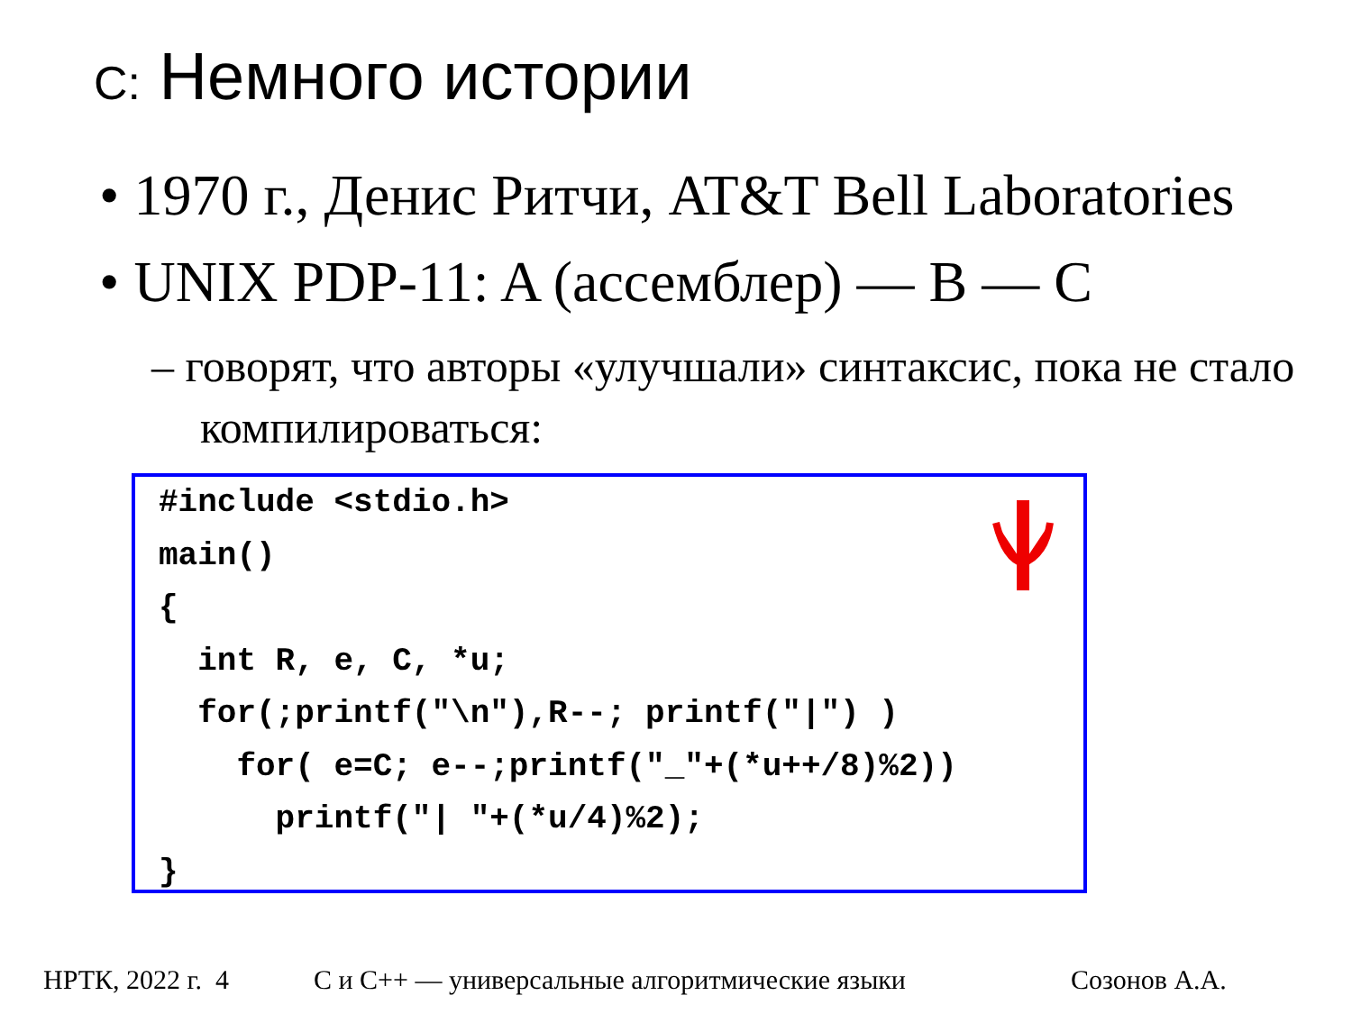C: Немного истории
• 1970 г., Денис Ритчи, AT&T Bell Laboratories
• UNIX PDP-11: A (ассемблер) — B — C
– говорят, что авторы «улучшали» синтаксис, пока не стало компилироваться:
#include <stdio.h> main() { int R, e, C, *u; for(;printf("\n"),R--; printf("|") ) for( e=C; e--;printf("_"+(*u++/8)%2)) printf("| "+(*u/4)%2); }
НРТК, 2022 г. 4 С и С++ — универсальные алгоритмические языки Созонов А.А.